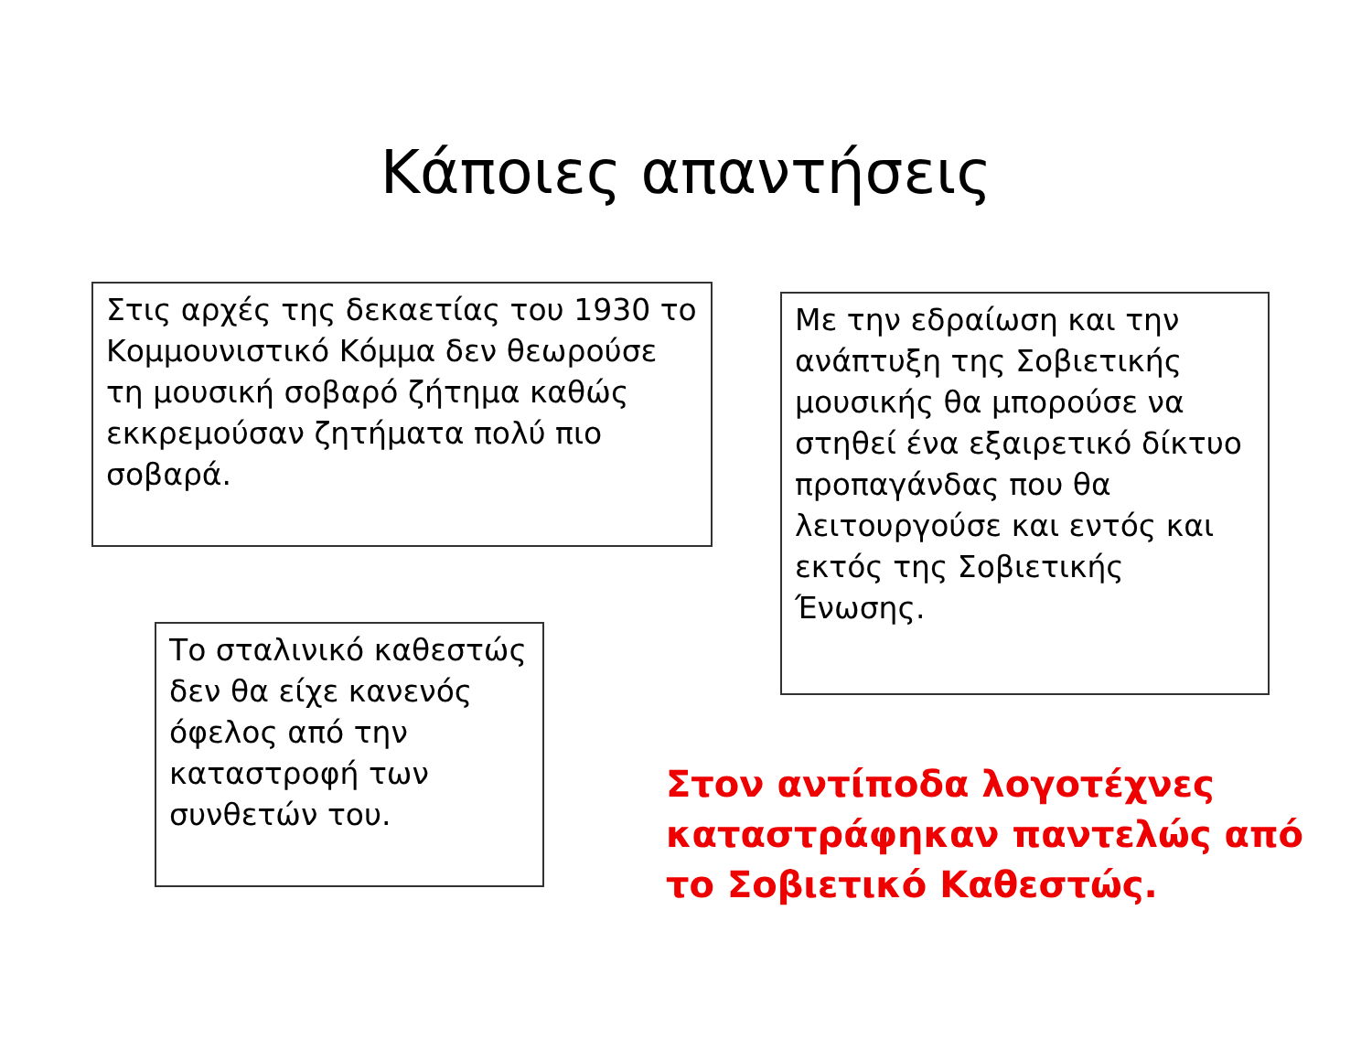Κάποιες απαντήσεις
Στις αρχές της δεκαετίας του 1930 το Κομμουνιστικό Κόμμα δεν θεωρούσε τη μουσική σοβαρό ζήτημα καθώς εκκρεμούσαν ζητήματα πολύ πιο σοβαρά.
Με την εδραίωση και την ανάπτυξη της Σοβιετικής μουσικής θα μπορούσε να στηθεί ένα εξαιρετικό δίκτυο προπαγάνδας που θα λειτουργούσε και εντός και εκτός της Σοβιετικής Ένωσης.
Το σταλινικό καθεστώς δεν θα είχε κανενός όφελος από την καταστροφή των συνθετών του.
Στον αντίποδα λογοτέχνες καταστράφηκαν παντελώς από το Σοβιετικό Καθεστώς.